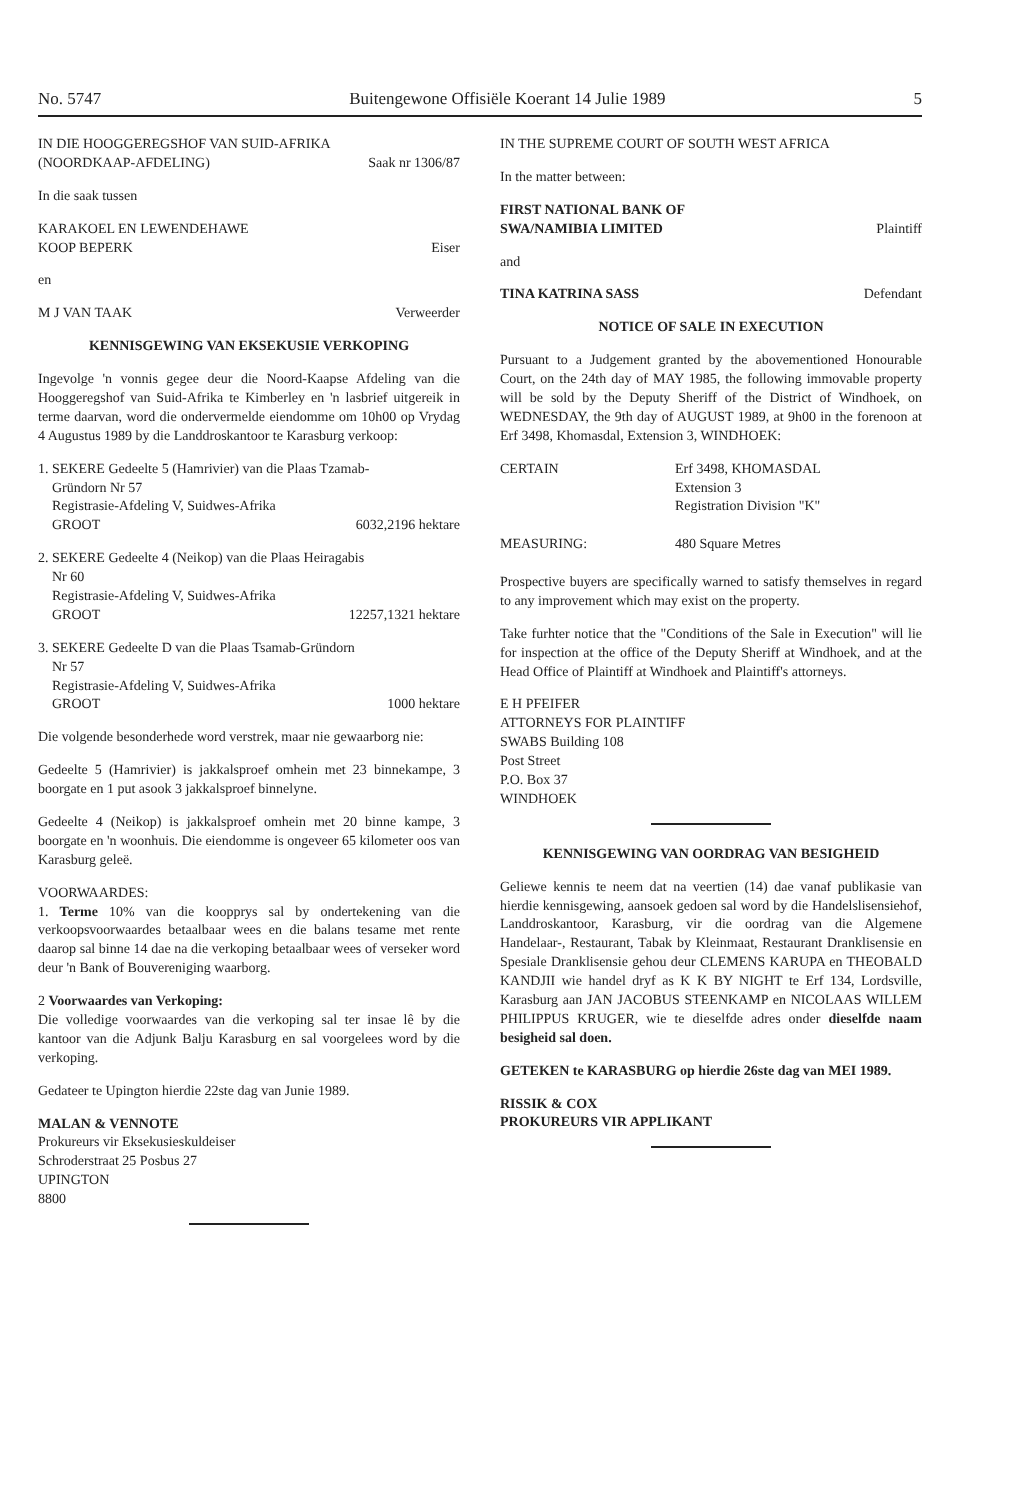No. 5747 Buitengewone Offisiële Koerant 14 Julie 1989 5
IN DIE HOOGGEREGSHOF VAN SUID-AFRIKA
(NOORDKAAP-AFDELING) Saak nr 1306/87
In die saak tussen
KARAKOEL EN LEWENDEHAWE
KOOP BEPERK Eiser
en
M J VAN TAAK Verweerder
KENNISGEWING VAN EKSEKUSIE VERKOPING
Ingevolge 'n vonnis gegee deur die Noord-Kaapse Afdeling van die Hooggeregshof van Suid-Afrika te Kimberley en 'n lasbrief uitgereik in terme daarvan, word die ondervermelde eiendomme om 10h00 op Vrydag 4 Augustus 1989 by die Landdroskantoor te Karasburg verkoop:
1. SEKERE Gedeelte 5 (Hamrivier) van die Plaas Tzamab-
Gründorn Nr 57
Registrasie-Afdeling V, Suidwes-Afrika
GROOT 6032,2196 hektare
2. SEKERE Gedeelte 4 (Neikop) van die Plaas Heiragabis
Nr 60
Registrasie-Afdeling V, Suidwes-Afrika
GROOT 12257,1321 hektare
3. SEKERE Gedeelte D van die Plaas Tsamab-Gründorn
Nr 57
Registrasie-Afdeling V, Suidwes-Afrika
GROOT 1000 hektare
Die volgende besonderhede word verstrek, maar nie gewaarborg nie:
Gedeelte 5 (Hamrivier) is jakkalsproef omhein met 23 binnekampe, 3 boorgate en 1 put asook 3 jakkalsproef binnelyne.
Gedeelte 4 (Neikop) is jakkalsproef omhein met 20 binne kampe, 3 boorgate en 'n woonhuis. Die eiendomme is ongeveer 65 kilometer oos van Karasburg geleë.
VOORWAARDES:
1. Terme 10% van die koopprys sal by ondertekening van die verkoopsvoorwaardes betaalbaar wees en die balans tesame met rente daarop sal binne 14 dae na die verkoping betaalbaar wees of verseker word deur 'n Bank of Bouvereniging waarborg.
2 Voorwaardes van Verkoping:
Die volledige voorwaardes van die verkoping sal ter insae lê by die kantoor van die Adjunk Balju Karasburg en sal voorgelees word by die verkoping.
Gedateer te Upington hierdie 22ste dag van Junie 1989.
MALAN & VENNOTE
Prokureurs vir Eksekusieskuldeiser
Schroderstraat 25 Posbus 27
UPINGTON
8800
IN THE SUPREME COURT OF SOUTH WEST AFRICA
In the matter between:
FIRST NATIONAL BANK OF
SWA/NAMIBIA LIMITED Plaintiff
and
TINA KATRINA SASS Defendant
NOTICE OF SALE IN EXECUTION
Pursuant to a Judgement granted by the abovementioned Honourable Court, on the 24th day of MAY 1985, the following immovable property will be sold by the Deputy Sheriff of the District of Windhoek, on WEDNESDAY, the 9th day of AUGUST 1989, at 9h00 in the forenoon at Erf 3498, Khomasdal, Extension 3, WINDHOEK:
CERTAIN Erf 3498, KHOMASDAL
Extension 3
Registration Division "K"
MEASURING: 480 Square Metres
Prospective buyers are specifically warned to satisfy themselves in regard to any improvement which may exist on the property.
Take furhter notice that the "Conditions of the Sale in Execution" will lie for inspection at the office of the Deputy Sheriff at Windhoek, and at the Head Office of Plaintiff at Windhoek and Plaintiff's attorneys.
E H PFEIFER
ATTORNEYS FOR PLAINTIFF
SWABS Building 108
Post Street
P.O. Box 37
WINDHOEK
KENNISGEWING VAN OORDRAG VAN BESIGHEID
Geliewe kennis te neem dat na veertien (14) dae vanaf publikasie van hierdie kennisgewing, aansoek gedoen sal word by die Handelslisensiehof, Landdroskantoor, Karasburg, vir die oordrag van die Algemene Handelaar-, Restaurant, Tabak by Kleinmaat, Restaurant Dranklisensie en Spesiale Dranklisensie gehou deur CLEMENS KARUPA en THEOBALD KANDJII wie handel dryf as K K BY NIGHT te Erf 134, Lordsville, Karasburg aan JAN JACOBUS STEENKAMP en NICOLAAS WILLEM PHILIPPUS KRUGER, wie te dieselfde adres onder dieselfde naam besigheid sal doen.
GETEKEN te KARASBURG op hierdie 26ste dag van MEI 1989.
RISSIK & COX
PROKUREURS VIR APPLIKANT